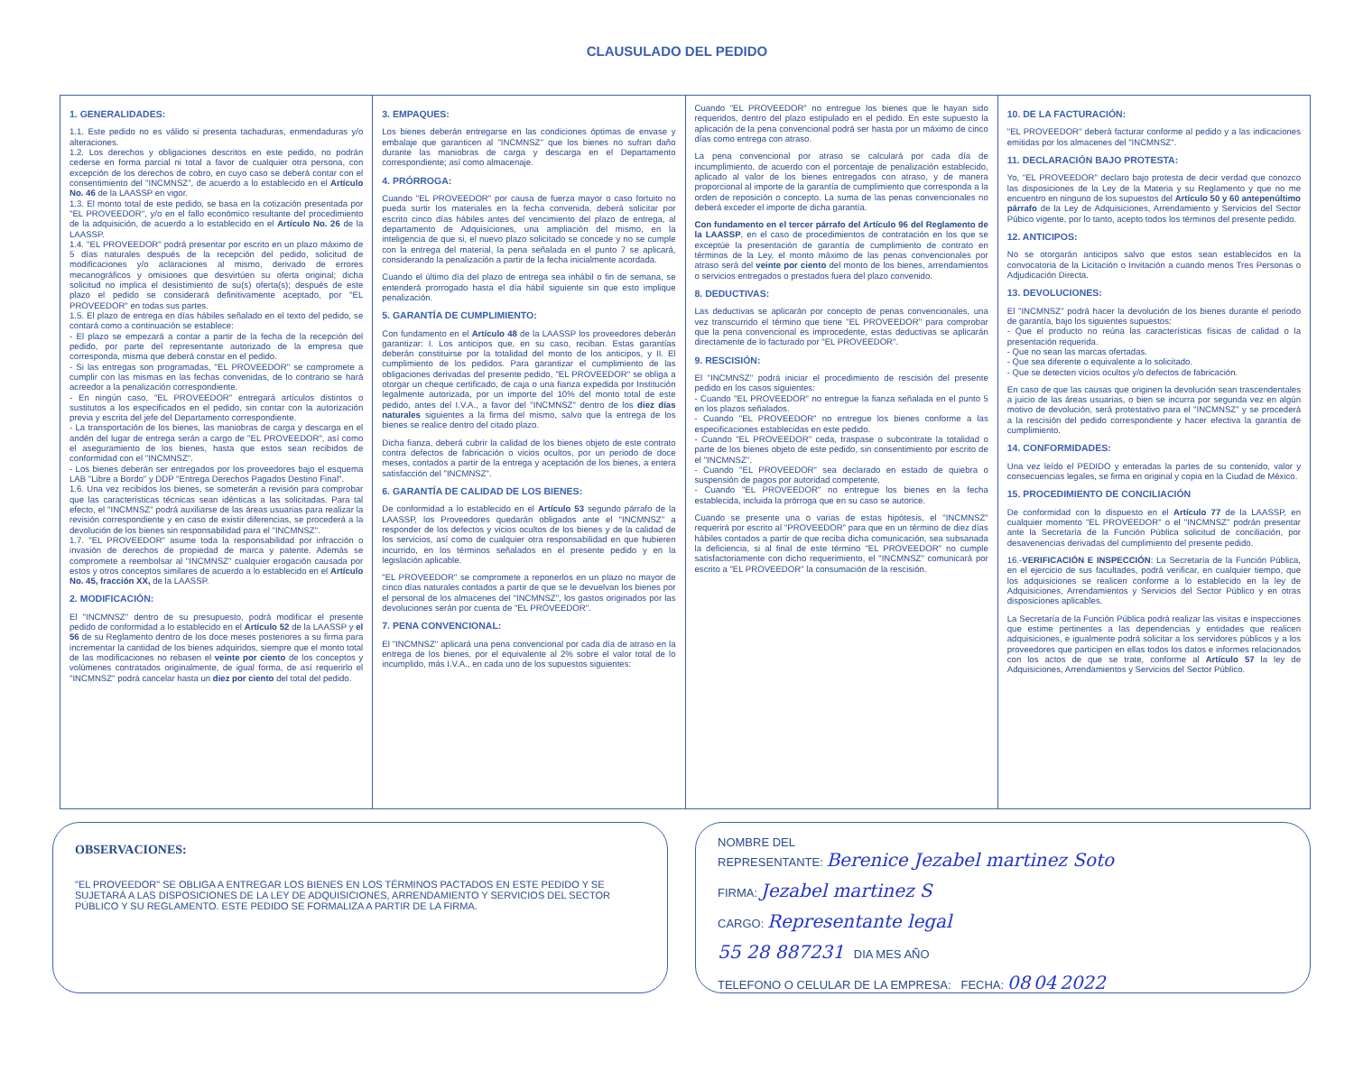CLAUSULADO DEL PEDIDO
1. GENERALIDADES:
1.1. Este pedido no es válido si presenta tachaduras, enmendaduras y/o alteraciones.
1.2. Los derechos y obligaciones descritos en este pedido, no podrán cederse en forma parcial ni total a favor de cualquier otra persona, con excepción de los derechos de cobro, en cuyo caso se deberá contar con el consentimiento del "INCMNSZ", de acuerdo a lo establecido en el Artículo No. 46 de la LAASSP en vigor.
1.3. El monto total de este pedido, se basa en la cotización presentada por "EL PROVEEDOR", y/o en el fallo económico resultante del procedimiento de la adquisición, de acuerdo a lo establecido en el Artículo No. 26 de la LAASSP.
1.4. "EL PROVEEDOR" podrá presentar por escrito en un plazo máximo de 5 días naturales después de la recepción del pedido, solicitud de modificaciones y/o aclaraciones al mismo, derivado de errores mecanográficos y omisiones que desvirtúen su oferta original; dicha solicitud no implica el desistimiento de su(s) oferta(s); después de este plazo el pedido se considerará definitivamente aceptado, por "EL PROVEEDOR" en todas sus partes.
1.5. El plazo de entrega en días hábiles señalado en el texto del pedido, se contará como a continuación se establece:
- El plazo se empezará a contar a partir de la fecha de la recepción del pedido, por parte del representante autorizado de la empresa que corresponda, misma que deberá constar en el pedido.
- Si las entregas son programadas, "EL PROVEEDOR" se compromete a cumplir con las mismas en las fechas convenidas, de lo contrario se hará acreedor a la penalización correspondiente.
- En ningún caso, "EL PROVEEDOR" entregará artículos distintos o sustitutos a los especificados en el pedido, sin contar con la autorización previa y escrita del jefe del Departamento correspondiente.
- La transportación de los bienes, las maniobras de carga y descarga en el andén del lugar de entrega serán a cargo de "EL PROVEEDOR", así como el aseguramiento de los bienes, hasta que estos sean recibidos de conformidad con el "INCMNSZ".
- Los bienes deberán ser entregados por los proveedores bajo el esquema LAB "Libre a Bordo" y DDP "Entrega Derechos Pagados Destino Final".
1.6. Una vez recibidos los bienes, se someterán a revisión para comprobar que las características técnicas sean idénticas a las solicitadas. Para tal efecto, el "INCMNSZ" podrá auxiliarse de las áreas usuarias para realizar la revisión correspondiente y en caso de existir diferencias, se procederá a la devolución de los bienes sin responsabilidad para el "INCMNSZ".
1.7. "EL PROVEEDOR" asume toda la responsabilidad por infracción o invasión de derechos de propiedad de marca y patente. Además se compromete a reembolsar al "INCMNSZ" cualquier erogación causada por estos y otros conceptos similares de acuerdo a lo establecido en el Artículo No. 45, fracción XX, de la LAASSP.
2. MODIFICACIÓN:
El "INCMNSZ" dentro de su presupuesto, podrá modificar el presente pedido de conformidad a lo establecido en el Artículo 52 de la LAASSP y el 56 de su Reglamento dentro de los doce meses posteriores a su firma para incrementar la cantidad de los bienes adquiridos, siempre que el monto total de las modificaciones no rebasen el veinte por ciento de los conceptos y volúmenes contratados originalmente, de igual forma, de así requerirlo el "INCMNSZ" podrá cancelar hasta un diez por ciento del total del pedido.
3. EMPAQUES:
Los bienes deberán entregarse en las condiciones óptimas de envase y embalaje que garanticen al "INCMNSZ" que los bienes no sufran daño durante las maniobras de carga y descarga en el Departamento correspondiente; así como almacenaje.
4. PRÓRROGA:
Cuando "EL PROVEEDOR" por causa de fuerza mayor o caso fortuito no pueda surtir los materiales en la fecha convenida, deberá solicitar por escrito cinco días hábiles antes del vencimiento del plazo de entrega, al departamento de Adquisiciones, una ampliación del mismo, en la inteligencia de que si, el nuevo plazo solicitado se concede y no se cumple con la entrega del material, la pena señalada en el punto 7 se aplicará, considerando la penalización a partir de la fecha inicialmente acordada.
Cuando el último día del plazo de entrega sea inhábil o fin de semana, se entenderá prorrogado hasta el día hábil siguiente sin que esto implique penalización.
5. GARANTÍA DE CUMPLIMIENTO:
Con fundamento en el Artículo 48 de la LAASSP los proveedores deberán garantizar: I. Los anticipos que, en su caso, reciban. Estas garantías deberán constituirse por la totalidad del monto de los anticipos, y II. El cumplimiento de los pedidos. Para garantizar el cumplimiento de las obligaciones derivadas del presente pedido, "EL PROVEEDOR" se obliga a otorgar un cheque certificado, de caja o una fianza expedida por Institución legalmente autorizada, por un importe del 10% del monto total de este pedido, antes del I.V.A., a favor del "INCMNSZ" dentro de los diez días naturales siguientes a la firma del mismo, salvo que la entrega de los bienes se realice dentro del citado plazo.
Dicha fianza, deberá cubrir la calidad de los bienes objeto de este contrato contra defectos de fabricación o vicios ocultos, por un periodo de doce meses, contados a partir de la entrega y aceptación de los bienes, a entera satisfacción del "INCMNSZ".
6. GARANTÍA DE CALIDAD DE LOS BIENES:
De conformidad a lo establecido en el Artículo 53 segundo párrafo de la LAASSP, los Proveedores quedarán obligados ante el "INCMNSZ" a responder de los defectos y vicios ocultos de los bienes y de la calidad de los servicios, así como de cualquier otra responsabilidad en que hubieren incurrido, en los términos señalados en el presente pedido y en la legislación aplicable.
"EL PROVEEDOR" se compromete a reponerlos en un plazo no mayor de cinco días naturales contados a partir de que se le devuelvan los bienes por el personal de los almacenes del "INCMNSZ", los gastos originados por las devoluciones serán por cuenta de "EL PROVEEDOR".
7. PENA CONVENCIONAL:
El "INCMNSZ" aplicará una pena convencional por cada día de atraso en la entrega de los bienes, por el equivalente al 2% sobre el valor total de lo incumplido, más I.V.A., en cada uno de los supuestos siguientes:
Cuando "EL PROVEEDOR" no entregue los bienes que le hayan sido requeridos, dentro del plazo estipulado en el pedido. En este supuesto la aplicación de la pena convencional podrá ser hasta por un máximo de cinco días como entrega con atraso.
La pena convencional por atraso se calculará por cada día de incumplimiento, de acuerdo con el porcentaje de penalización establecido, aplicado al valor de los bienes entregados con atraso, y de manera proporcional al importe de la garantía de cumplimiento que corresponda a la orden de reposición o concepto. La suma de las penas convencionales no deberá exceder el importe de dicha garantía.
Con fundamento en el tercer párrafo del Artículo 96 del Reglamento de la LAASSP, en el caso de procedimientos de contratación en los que se exceptúe la presentación de garantía de cumplimiento de contrato en términos de la Ley, el monto máximo de las penas convencionales por atraso será del veinte por ciento del monto de los bienes, arrendamientos o servicios entregados o prestados fuera del plazo convenido.
8. DEDUCTIVAS:
Las deductivas se aplicarán por concepto de penas convencionales, una vez transcurrido el término que tiene "EL PROVEEDOR" para comprobar que la pena convencional es improcedente, estas deductivas se aplicarán directamente de lo facturado por "EL PROVEEDOR".
9. RESCISIÓN:
El "INCMNSZ" podrá iniciar el procedimiento de rescisión del presente pedido en los casos siguientes:
- Cuando "EL PROVEEDOR" no entregue la fianza señalada en el punto 5 en los plazos señalados.
- Cuando "EL PROVEEDOR" no entregue los bienes conforme a las especificaciones establecidas en este pedido.
- Cuando "EL PROVEEDOR" ceda, traspase o subcontrate la totalidad o parte de los bienes objeto de este pedido, sin consentimiento por escrito de el "INCMNSZ".
- Cuando "EL PROVEEDOR" sea declarado en estado de quiebra o suspensión de pagos por autoridad competente.
- Cuando "EL PROVEEDOR" no entregue los bienes en la fecha establecida, incluida la prórroga que en su caso se autorice.
Cuando se presente una o varias de estas hipótesis, el "INCMNSZ" requerirá por escrito al "PROVEEDOR" para que en un término de diez días hábiles contados a partir de que reciba dicha comunicación, sea subsanada la deficiencia, si al final de este término "EL PROVEEDOR" no cumple satisfactoriamente con dicho requerimiento, el "INCMNSZ" comunicará por escrito a "EL PROVEEDOR" la consumación de la rescisión.
10. DE LA FACTURACIÓN:
"EL PROVEEDOR" deberá facturar conforme al pedido y a las indicaciones emitidas por los almacenes del "INCMNSZ".
11. DECLARACIÓN BAJO PROTESTA:
Yo, "EL PROVEEDOR" declaro bajo protesta de decir verdad que conozco las disposiciones de la Ley de la Materia y su Reglamento y que no me encuentro en ninguno de los supuestos del Artículo 50 y 60 antepenúltimo párrafo de la Ley de Adquisiciones, Arrendamiento y Servicios del Sector Púbico vigente, por lo tanto, acepto todos los términos del presente pedido.
12. ANTICIPOS:
No se otorgarán anticipos salvo que estos sean establecidos en la convocatoria de la Licitación o Invitación a cuando menos Tres Personas o Adjudicación Directa.
13. DEVOLUCIONES:
El "INCMNSZ" podrá hacer la devolución de los bienes durante el periodo de garantía, bajo los siguientes supuestos:
- Que el producto no reúna las características físicas de calidad o la presentación requerida.
- Que no sean las marcas ofertadas.
- Que sea diferente o equivalente a lo solicitado.
- Que se detecten vicios ocultos y/o defectos de fabricación.
En caso de que las causas que originen la devolución sean trascendentales a juicio de las áreas usuarias, o bien se incurra por segunda vez en algún motivo de devolución, será protestativo para el "INCMNSZ" y se procederá a la rescisión del pedido correspondiente y hacer efectiva la garantía de cumplimiento.
14. CONFORMIDADES:
Una vez leído el PEDIDO y enteradas la partes de su contenido, valor y consecuencias legales, se firma en original y copia en la Ciudad de México.
15. PROCEDIMIENTO DE CONCILIACIÓN
De conformidad con lo dispuesto en el Artículo 77 de la LAASSP, en cualquier momento "EL PROVEEDOR" o el "INCMNSZ" podrán presentar ante la Secretaría de la Función Pública solicitud de conciliación, por desavenencias derivadas del cumplimiento del presente pedido.
16.-VERIFICACIÓN E INSPECCIÓN: La Secretaría de la Función Pública, en el ejercicio de sus facultades, podrá verificar, en cualquier tiempo, que los adquisiciones se realicen conforme a lo establecido en la ley de Adquisiciones, Arrendamientos y Servicios del Sector Público y en otras disposiciones aplicables.
La Secretaría de la Función Pública podrá realizar las visitas e inspecciones que estime pertinentes a las dependencias y entidades que realicen adquisiciones, e igualmente podrá solicitar a los servidores públicos y a los proveedores que participen en ellas todos los datos e informes relacionados con los actos de que se trate, conforme al Artículo 57 la ley de Adquisiciones, Arrendamientos y Servicios del Sector Público.
OBSERVACIONES:
"EL PROVEEDOR" SE OBLIGA A ENTREGAR LOS BIENES EN LOS TÉRMINOS PACTADOS EN ESTE PEDIDO Y SE SUJETARÁ A LAS DISPOSICIONES DE LA LEY DE ADQUISICIONES, ARRENDAMIENTO Y SERVICIOS DEL SECTOR PÚBLICO Y SU REGLAMENTO. ESTE PEDIDO SE FORMALIZA A PARTIR DE LA FIRMA.
NOMBRE DEL
REPRESENTANTE: Berenice Jezabel martinez Soto
FIRMA: Jezabel martinez S
CARGO: Representante legal
55 28 887231 DIA MES AÑO
TELEFONO O CELULAR DE LA EMPRESA: FECHA: 08 04 2022